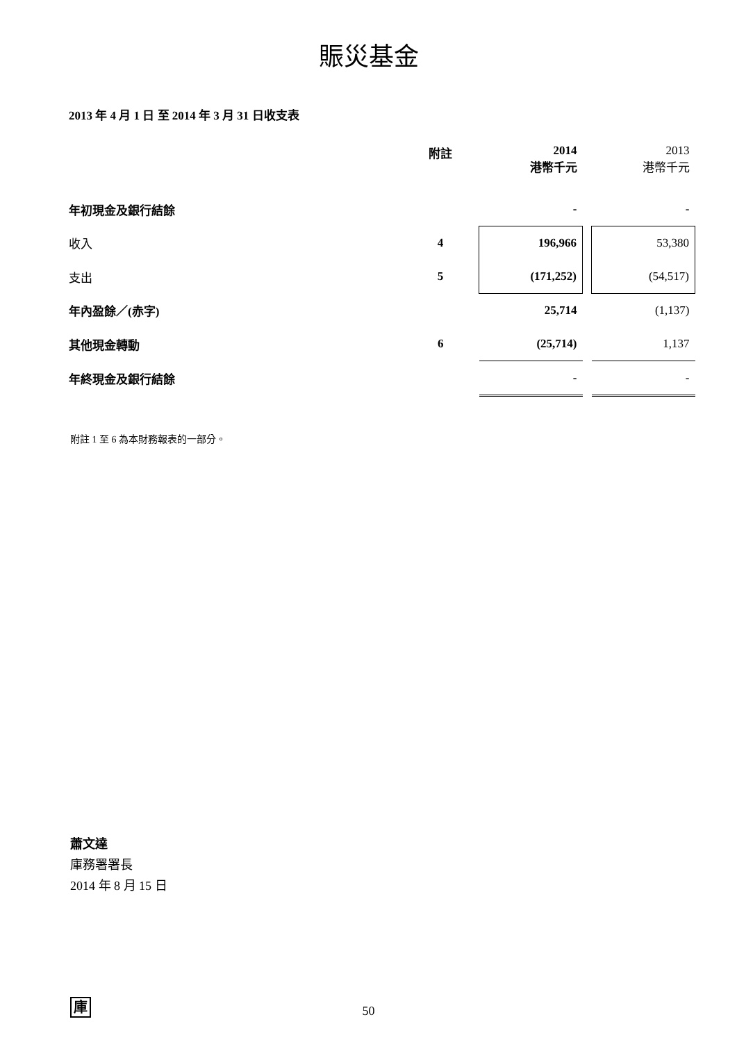賑災基金
2013 年 4 月 1 日 至 2014 年 3 月 31 日收支表
| | 附註 | 2014 港幣千元 | | 2013 港幣千元 |
| --- | --- | --- | --- | --- |
| 年初現金及銀行結餘 | | - | | - |
| 收入 | 4 | 196,966 | | 53,380 |
| 支出 | 5 | (171,252) | | (54,517) |
| 年內盈餘／(赤字) | | 25,714 | | (1,137) |
| 其他現金轉動 | 6 | (25,714) | | 1,137 |
| 年終現金及銀行結餘 | | - | | - |
附註 1 至 6 為本財務報表的一部分。
蕭文達
庫務署署長
2014 年 8 月 15 日
庫
50